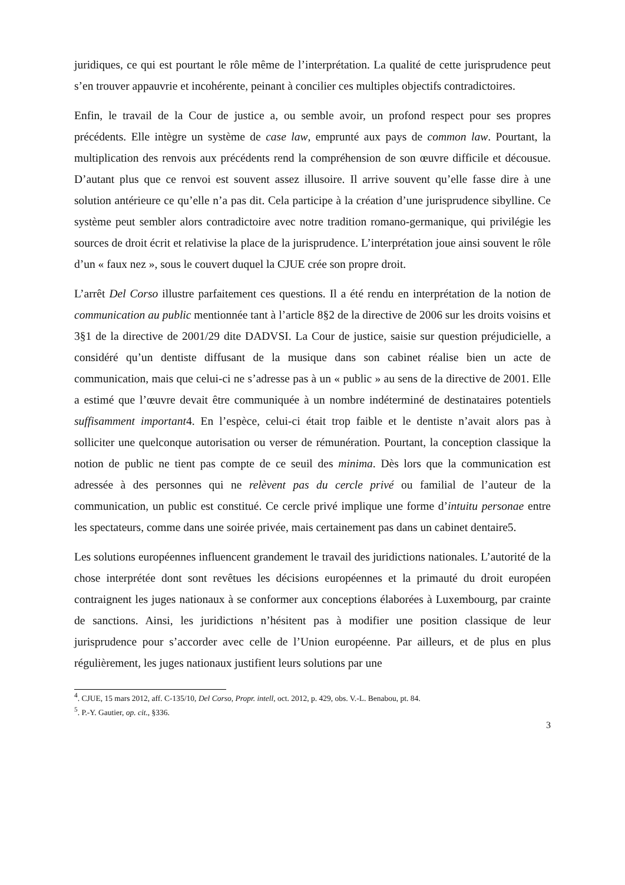juridiques, ce qui est pourtant le rôle même de l’interprétation. La qualité de cette jurisprudence peut s’en trouver appauvrie et incohérente, peinant à concilier ces multiples objectifs contradictoires.
Enfin, le travail de la Cour de justice a, ou semble avoir, un profond respect pour ses propres précédents. Elle intègre un système de case law, emprunté aux pays de common law. Pourtant, la multiplication des renvois aux précédents rend la compréhension de son œuvre difficile et décousue. D’autant plus que ce renvoi est souvent assez illusoire. Il arrive souvent qu’elle fasse dire à une solution antérieure ce qu’elle n’a pas dit. Cela participe à la création d’une jurisprudence sibylline. Ce système peut sembler alors contradictoire avec notre tradition romano-germanique, qui privilégie les sources de droit écrit et relativise la place de la jurisprudence. L’interprétation joue ainsi souvent le rôle d’un « faux nez », sous le couvert duquel la CJUE crée son propre droit.
L’arrêt Del Corso illustre parfaitement ces questions. Il a été rendu en interprétation de la notion de communication au public mentionnée tant à l’article 8§2 de la directive de 2006 sur les droits voisins et 3§1 de la directive de 2001/29 dite DADVSI. La Cour de justice, saisie sur question préjudicielle, a considéré qu’un dentiste diffusant de la musique dans son cabinet réalise bien un acte de communication, mais que celui-ci ne s’adresse pas à un « public » au sens de la directive de 2001. Elle a estimé que l’œuvre devait être communiquée à un nombre indéterminé de destinataires potentiels suffisamment important4. En l’espèce, celui-ci était trop faible et le dentiste n’avait alors pas à solliciter une quelconque autorisation ou verser de rémunération. Pourtant, la conception classique la notion de public ne tient pas compte de ce seuil des minima. Dès lors que la communication est adressée à des personnes qui ne relèvent pas du cercle privé ou familial de l’auteur de la communication, un public est constitué. Ce cercle privé implique une forme d’intuitu personae entre les spectateurs, comme dans une soirée privée, mais certainement pas dans un cabinet dentaire5.
Les solutions européennes influencent grandement le travail des juridictions nationales. L’autorité de la chose interprétée dont sont revêtues les décisions européennes et la primauté du droit européen contraignent les juges nationaux à se conformer aux conceptions élaborées à Luxembourg, par crainte de sanctions. Ainsi, les juridictions n’hésitent pas à modifier une position classique de leur jurisprudence pour s’accorder avec celle de l’Union européenne. Par ailleurs, et de plus en plus régulièrement, les juges nationaux justifient leurs solutions par une
<sup>4</sup>. CJUE, 15 mars 2012, aff. C-135/10, Del Corso, Propr. intell, oct. 2012, p. 429, obs. V.-L. Benabou, pt. 84.
<sup>5</sup>. P.-Y. Gautier, op. cit., §336.
3